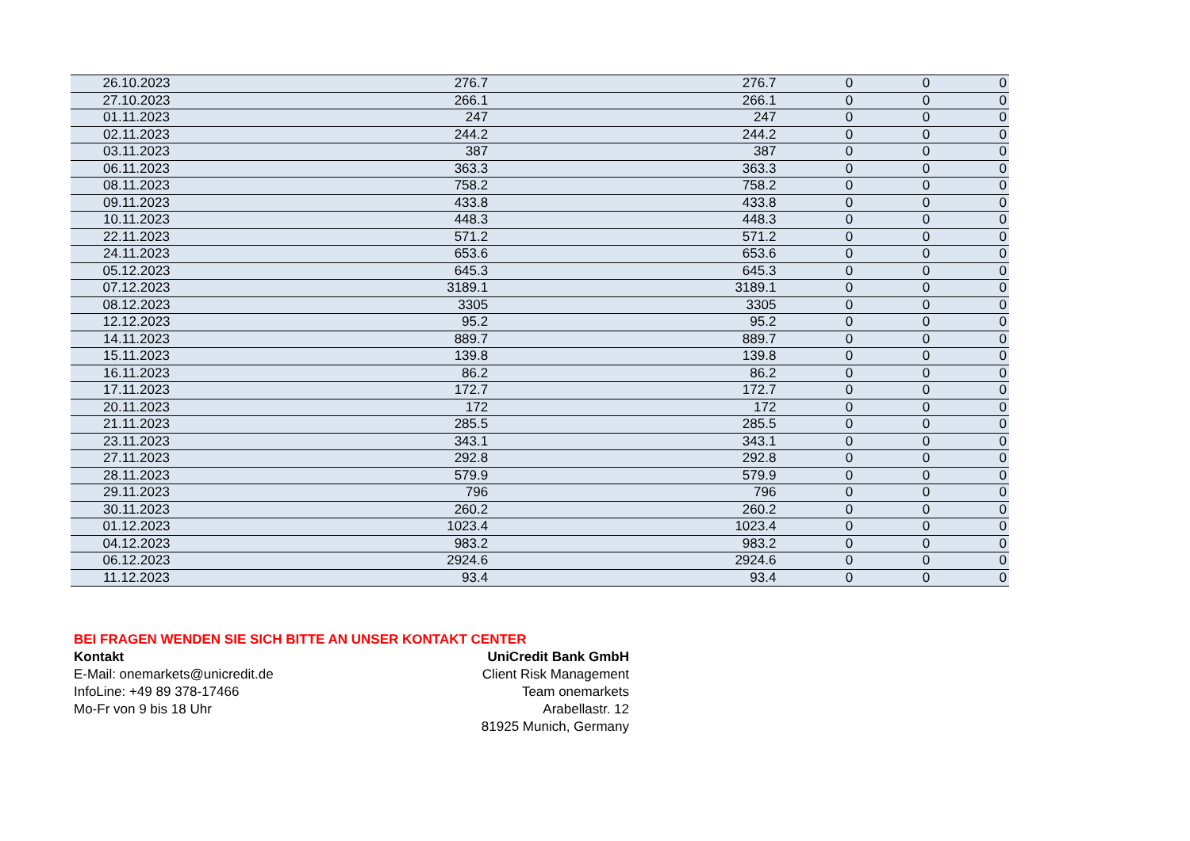| 26.10.2023 | 276.7 | 276.7 | 0 | 0 | 0 |
| 27.10.2023 | 266.1 | 266.1 | 0 | 0 | 0 |
| 01.11.2023 | 247 | 247 | 0 | 0 | 0 |
| 02.11.2023 | 244.2 | 244.2 | 0 | 0 | 0 |
| 03.11.2023 | 387 | 387 | 0 | 0 | 0 |
| 06.11.2023 | 363.3 | 363.3 | 0 | 0 | 0 |
| 08.11.2023 | 758.2 | 758.2 | 0 | 0 | 0 |
| 09.11.2023 | 433.8 | 433.8 | 0 | 0 | 0 |
| 10.11.2023 | 448.3 | 448.3 | 0 | 0 | 0 |
| 22.11.2023 | 571.2 | 571.2 | 0 | 0 | 0 |
| 24.11.2023 | 653.6 | 653.6 | 0 | 0 | 0 |
| 05.12.2023 | 645.3 | 645.3 | 0 | 0 | 0 |
| 07.12.2023 | 3189.1 | 3189.1 | 0 | 0 | 0 |
| 08.12.2023 | 3305 | 3305 | 0 | 0 | 0 |
| 12.12.2023 | 95.2 | 95.2 | 0 | 0 | 0 |
| 14.11.2023 | 889.7 | 889.7 | 0 | 0 | 0 |
| 15.11.2023 | 139.8 | 139.8 | 0 | 0 | 0 |
| 16.11.2023 | 86.2 | 86.2 | 0 | 0 | 0 |
| 17.11.2023 | 172.7 | 172.7 | 0 | 0 | 0 |
| 20.11.2023 | 172 | 172 | 0 | 0 | 0 |
| 21.11.2023 | 285.5 | 285.5 | 0 | 0 | 0 |
| 23.11.2023 | 343.1 | 343.1 | 0 | 0 | 0 |
| 27.11.2023 | 292.8 | 292.8 | 0 | 0 | 0 |
| 28.11.2023 | 579.9 | 579.9 | 0 | 0 | 0 |
| 29.11.2023 | 796 | 796 | 0 | 0 | 0 |
| 30.11.2023 | 260.2 | 260.2 | 0 | 0 | 0 |
| 01.12.2023 | 1023.4 | 1023.4 | 0 | 0 | 0 |
| 04.12.2023 | 983.2 | 983.2 | 0 | 0 | 0 |
| 06.12.2023 | 2924.6 | 2924.6 | 0 | 0 | 0 |
| 11.12.2023 | 93.4 | 93.4 | 0 | 0 | 0 |
BEI FRAGEN WENDEN SIE SICH BITTE AN UNSER KONTAKT CENTER
Kontakt
E-Mail: onemarkets@unicredit.de
InfoLine: +49 89 378-17466
Mo-Fr von 9 bis 18 Uhr
UniCredit Bank GmbH
Client Risk Management
Team onemarkets
Arabellastr. 12
81925 Munich, Germany